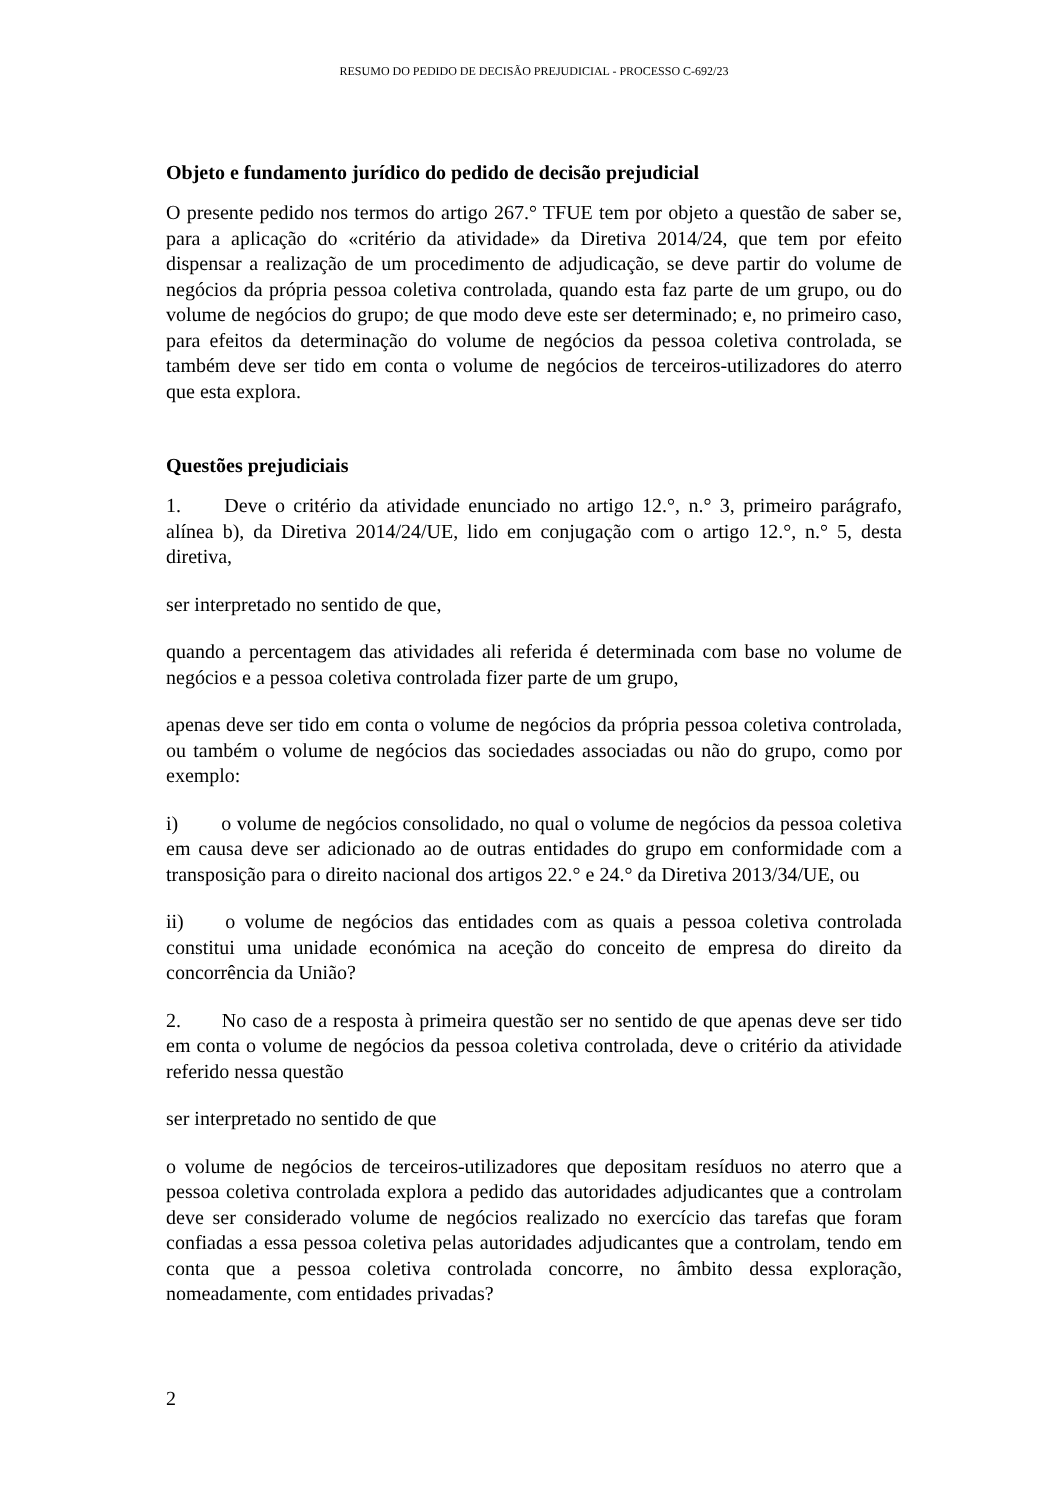RESUMO DO PEDIDO DE DECISÃO PREJUDICIAL - PROCESSO C-692/23
Objeto e fundamento jurídico do pedido de decisão prejudicial
O presente pedido nos termos do artigo 267.° TFUE tem por objeto a questão de saber se, para a aplicação do «critério da atividade» da Diretiva 2014/24, que tem por efeito dispensar a realização de um procedimento de adjudicação, se deve partir do volume de negócios da própria pessoa coletiva controlada, quando esta faz parte de um grupo, ou do volume de negócios do grupo; de que modo deve este ser determinado; e, no primeiro caso, para efeitos da determinação do volume de negócios da pessoa coletiva controlada, se também deve ser tido em conta o volume de negócios de terceiros-utilizadores do aterro que esta explora.
Questões prejudiciais
1. Deve o critério da atividade enunciado no artigo 12.°, n.° 3, primeiro parágrafo, alínea b), da Diretiva 2014/24/UE, lido em conjugação com o artigo 12.°, n.° 5, desta diretiva,
ser interpretado no sentido de que,
quando a percentagem das atividades ali referida é determinada com base no volume de negócios e a pessoa coletiva controlada fizer parte de um grupo,
apenas deve ser tido em conta o volume de negócios da própria pessoa coletiva controlada, ou também o volume de negócios das sociedades associadas ou não do grupo, como por exemplo:
i) o volume de negócios consolidado, no qual o volume de negócios da pessoa coletiva em causa deve ser adicionado ao de outras entidades do grupo em conformidade com a transposição para o direito nacional dos artigos 22.° e 24.° da Diretiva 2013/34/UE, ou
ii) o volume de negócios das entidades com as quais a pessoa coletiva controlada constitui uma unidade económica na aceção do conceito de empresa do direito da concorrência da União?
2. No caso de a resposta à primeira questão ser no sentido de que apenas deve ser tido em conta o volume de negócios da pessoa coletiva controlada, deve o critério da atividade referido nessa questão
ser interpretado no sentido de que
o volume de negócios de terceiros-utilizadores que depositam resíduos no aterro que a pessoa coletiva controlada explora a pedido das autoridades adjudicantes que a controlam deve ser considerado volume de negócios realizado no exercício das tarefas que foram confiadas a essa pessoa coletiva pelas autoridades adjudicantes que a controlam, tendo em conta que a pessoa coletiva controlada concorre, no âmbito dessa exploração, nomeadamente, com entidades privadas?
2